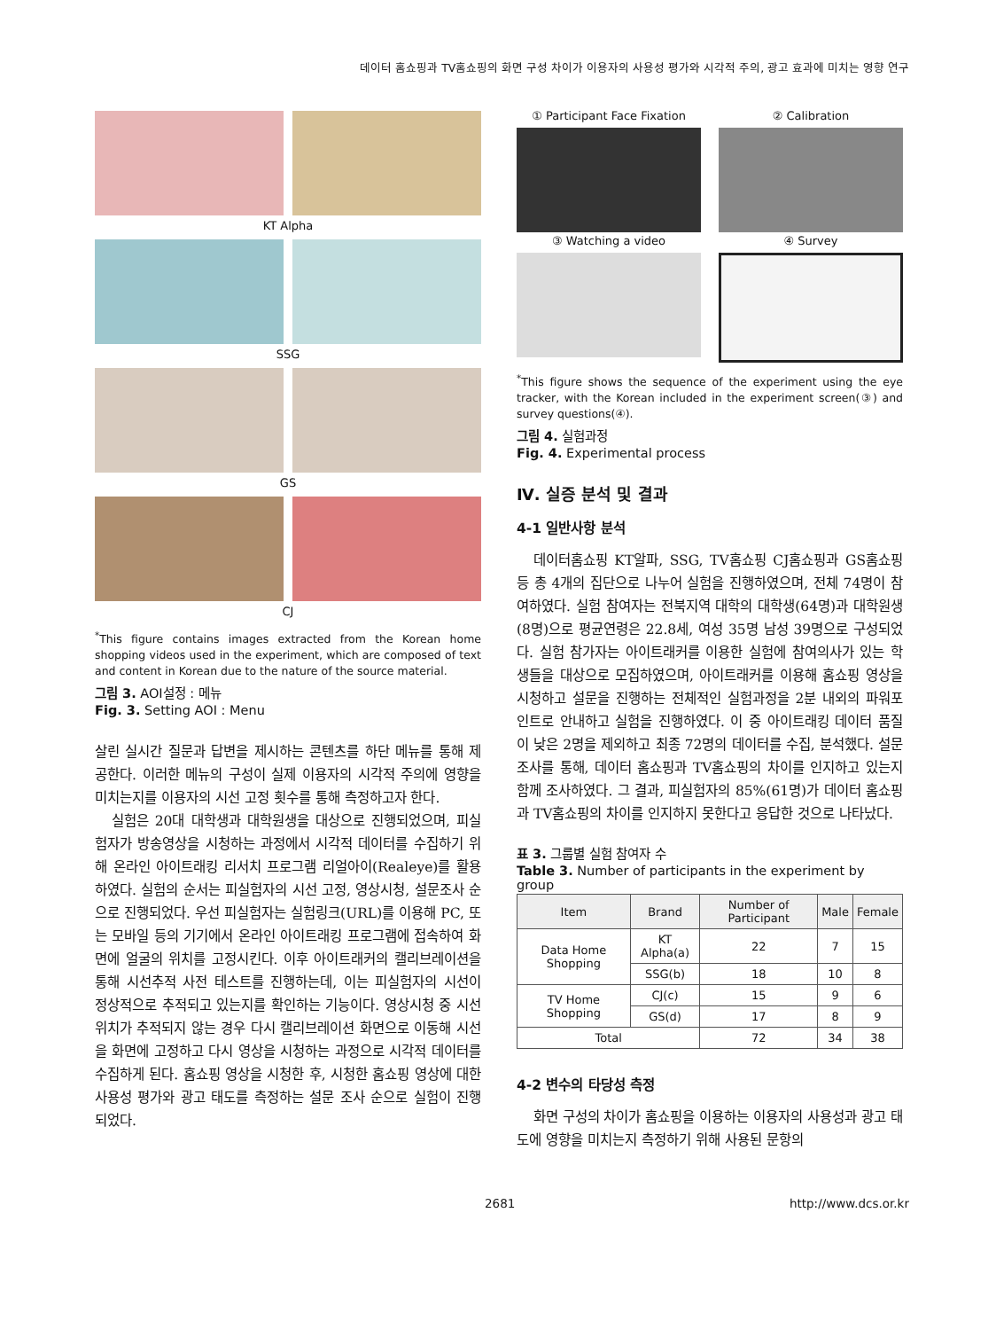데이터 홈쇼핑과 TV홈쇼핑의 화면 구성 차이가 이용자의 사용성 평가와 시각적 주의, 광고 효과에 미치는 영향 연구
KT Alpha
SSG
GS
CJ
<sup>*</sup> This figure contains images extracted from the Korean home shopping videos used in the experiment, which are composed of text and content in Korean due to the nature of the source material.
그림 3. AOI설정 : 메뉴
Fig. 3. Setting AOI : Menu
살린 실시간 질문과 답변을 제시하는 콘텐츠를 하단 메뉴를 통해 제공한다. 이러한 메뉴의 구성이 실제 이용자의 시각적 주의에 영향을 미치는지를 이용자의 시선 고정 횟수를 통해 측정하고자 한다.
실험은 20대 대학생과 대학원생을 대상으로 진행되었으며, 피실험자가 방송영상을 시청하는 과정에서 시각적 데이터를 수집하기 위해 온라인 아이트래킹 리서치 프로그램 리얼아이(Realeye)를 활용하였다. 실험의 순서는 피실험자의 시선 고정, 영상시청, 설문조사 순으로 진행되었다. 우선 피실험자는 실험링크(URL)를 이용해 PC, 또는 모바일 등의 기기에서 온라인 아이트래킹 프로그램에 접속하여 화면에 얼굴의 위치를 고정시킨다. 이후 아이트래커의 캘리브레이션을 통해 시선추적 사전 테스트를 진행하는데, 이는 피실험자의 시선이 정상적으로 추적되고 있는지를 확인하는 기능이다. 영상시청 중 시선 위치가 추적되지 않는 경우 다시 캘리브레이션 화면으로 이동해 시선을 화면에 고정하고 다시 영상을 시청하는 과정으로 시각적 데이터를 수집하게 된다. 홈쇼핑 영상을 시청한 후, 시청한 홈쇼핑 영상에 대한 사용성 평가와 광고 태도를 측정하는 설문 조사 순으로 실험이 진행되었다.
① Participant Face Fixation
② Calibration
③ Watching a video
④ Survey
<sup>*</sup> This figure shows the sequence of the experiment using the eye tracker, with the Korean included in the experiment screen(③) and survey questions(④).
그림 4. 실험과정
Fig. 4. Experimental process
Ⅳ. 실증 분석 및 결과
4-1 일반사항 분석
데이터홈쇼핑 KT알파, SSG, TV홈쇼핑 CJ홈쇼핑과 GS홈쇼핑 등 총 4개의 집단으로 나누어 실험을 진행하였으며, 전체 74명이 참여하였다. 실험 참여자는 전북지역 대학의 대학생(64명)과 대학원생(8명)으로 평균연령은 22.8세, 여성 35명 남성 39명으로 구성되었다. 실험 참가자는 아이트래커를 이용한 실험에 참여의사가 있는 학생들을 대상으로 모집하였으며, 아이트래커를 이용해 홈쇼핑 영상을 시청하고 설문을 진행하는 전체적인 실험과정을 2분 내외의 파워포인트로 안내하고 실험을 진행하였다. 이 중 아이트래킹 데이터 품질이 낮은 2명을 제외하고 최종 72명의 데이터를 수집, 분석했다. 설문조사를 통해, 데이터 홈쇼핑과 TV홈쇼핑의 차이를 인지하고 있는지 함께 조사하였다. 그 결과, 피실험자의 85%(61명)가 데이터 홈쇼핑과 TV홈쇼핑의 차이를 인지하지 못한다고 응답한 것으로 나타났다.
표 3. 그룹별 실험 참여자 수
Table 3. Number of participants in the experiment by group
| Item | Brand | Number of Participant | Male | Female |
| --- | --- | --- | --- | --- |
| Data Home Shopping | KT Alpha(a) | 22 | 7 | 15 |
| | SSG(b) | 18 | 10 | 8 |
| TV Home Shopping | CJ(c) | 15 | 9 | 6 |
| | GS(d) | 17 | 8 | 9 |
| Total | | 72 | 34 | 38 |
4-2 변수의 타당성 측정
화면 구성의 차이가 홈쇼핑을 이용하는 이용자의 사용성과 광고 태도에 영향을 미치는지 측정하기 위해 사용된 문항의
2681 http://www.dcs.or.kr